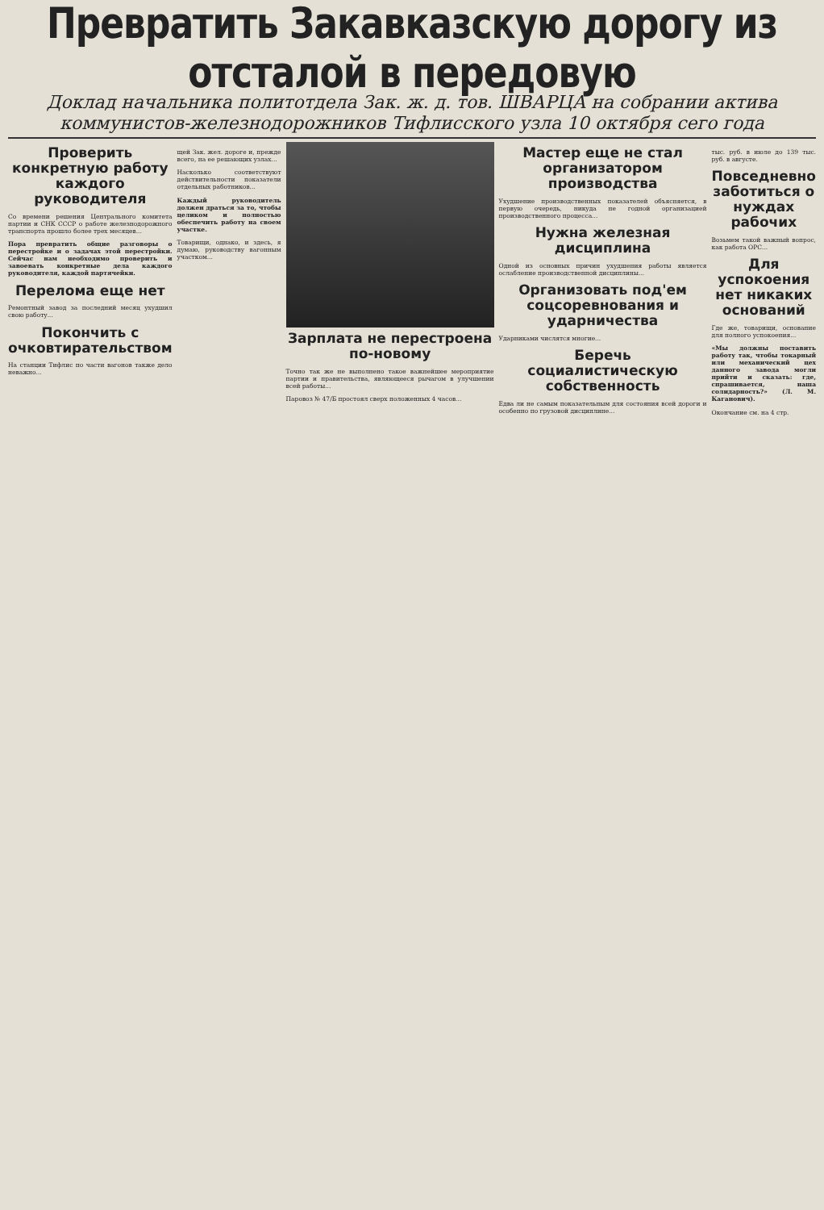Превратить Закавказскую дорогу из отсталой в передовую
Доклад начальника политотдела Зак. ж. д. тов. ШВАРЦА на собрании актива коммунистов-железнодорожников Тифлисского узла 10 октября сего года
Проверить конкретную работу каждого руководителя
Со времени решения Центрального комитета партии и СНК СССР о работе железнодорожного транспорта прошло более трех месяцев...
Пора превратить общие разговоры о перестройке и о задачах этой перестройки. Сейчас нам необходимо проверить и завоевать конкретные дела каждого руководителя, каждой партячейки.
Перелома еще нет
Ремонтный завод за последний месяц ухудшил свою работу...
Покончить с очковтирательством
На станции Тифлис по части вагонов также дело неважно...
щей Зак. жел. дороге и, прежде всего, на ее решающих узлах...
Насколько соответствуют действительности показатели отдельных работников...
Каждый руководитель должен драться за то, чтобы целиком и полностью обеспечить работу на своем участке.
Товарищи, однако, и здесь, я думаю, руководству вагонным участком...
Зарплата не перестроена по-новому
Точно так же не выполнено такое важнейшее мероприятие партии и правительства, являющееся рычагом в улучшении всей работы...
Паровоз № 47/Б простоял сверх положенных 4 часов...
Мастер еще не стал организатором производства
Ухудшение производственных показателей объясняется, в первую очередь, никуда не годной организацией производственного процесса...
Нужна железная дисциплина
Одной из основных причин ухудшения работы является ослабление производственной дисциплины...
Организовать под'ем соцсоревнования и ударничества
Ударниками числятся многие...
Беречь социалистическую собственность
Едва ли не самым показательным для состояния всей дороги и особенно по грузовой дисциплине...
тыс. руб. в июле до 139 тыс. руб. в августе.
Повседневно заботиться о нуждах рабочих
Возьмем такой важный вопрос, как работа ОРС...
Для успокоения нет никаких оснований
Где же, товарищи, основание для полного успокоения...
«Мы должны поставить работу так, чтобы токарный или механический цех данного завода могли прийти и сказать: где, спрашивается, наша солидарность?» (Л. М. Каганович).
Окончание см. на 4 стр.